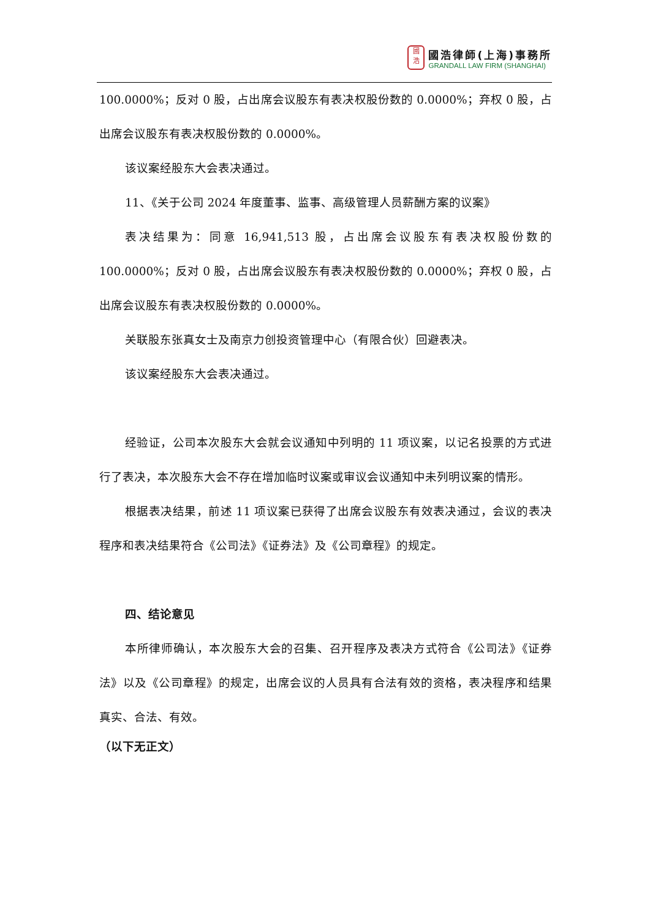國
浩
國浩律師(上海)事務所
GRANDALL LAW FIRM (SHANGHAI)
100.0000%；反对 0 股，占出席会议股东有表决权股份数的 0.0000%；弃权 0 股，占出席会议股东有表决权股份数的 0.0000%。
该议案经股东大会表决通过。
11、《关于公司 2024 年度董事、监事、高级管理人员薪酬方案的议案》
表决结果为：同意 16,941,513 股，占出席会议股东有表决权股份数的 100.0000%；反对 0 股，占出席会议股东有表决权股份数的 0.0000%；弃权 0 股，占出席会议股东有表决权股份数的 0.0000%。
关联股东张真女士及南京力创投资管理中心（有限合伙）回避表决。
该议案经股东大会表决通过。
经验证，公司本次股东大会就会议通知中列明的 11 项议案，以记名投票的方式进行了表决，本次股东大会不存在增加临时议案或审议会议通知中未列明议案的情形。
根据表决结果，前述 11 项议案已获得了出席会议股东有效表决通过，会议的表决程序和表决结果符合《公司法》《证券法》及《公司章程》的规定。
四、结论意见
本所律师确认，本次股东大会的召集、召开程序及表决方式符合《公司法》《证券法》以及《公司章程》的规定，出席会议的人员具有合法有效的资格，表决程序和结果真实、合法、有效。
（以下无正文）